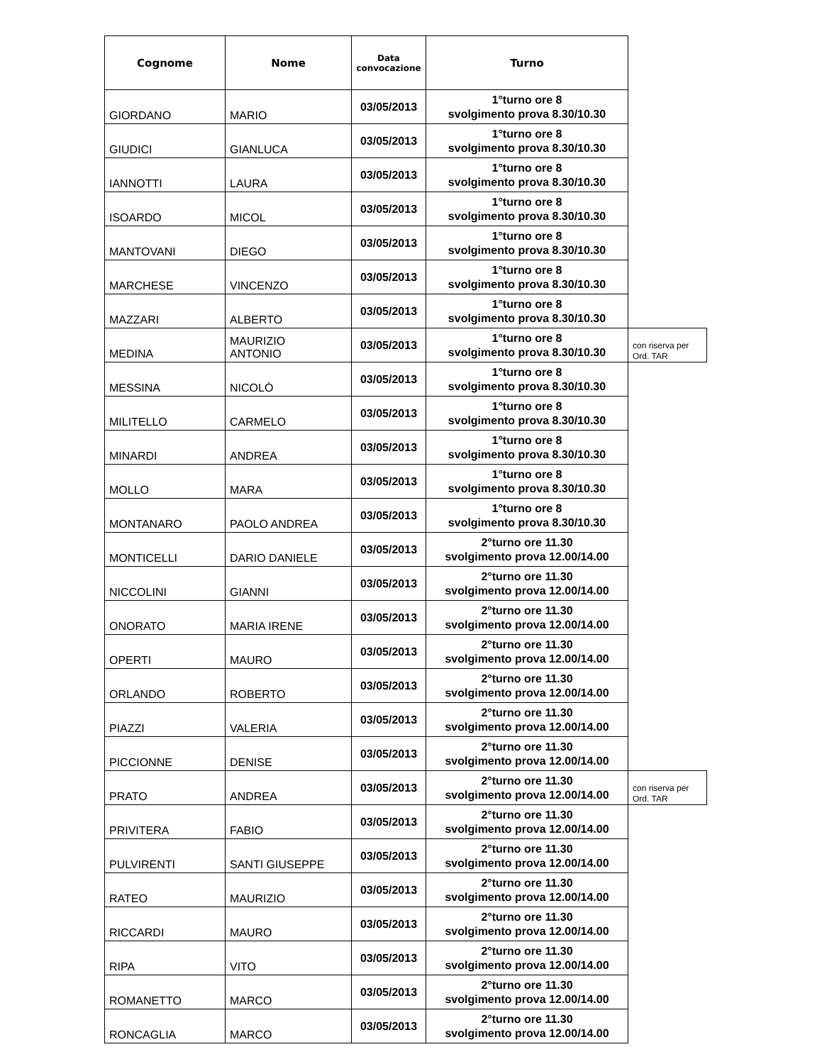| Cognome | Nome | Data convocazione | Turno | |
| --- | --- | --- | --- | --- |
| GIORDANO | MARIO | 03/05/2013 | 1°turno ore 8 svolgimento prova 8.30/10.30 | |
| GIUDICI | GIANLUCA | 03/05/2013 | 1°turno ore 8 svolgimento prova 8.30/10.30 | |
| IANNOTTI | LAURA | 03/05/2013 | 1°turno ore 8 svolgimento prova 8.30/10.30 | |
| ISOARDO | MICOL | 03/05/2013 | 1°turno ore 8 svolgimento prova 8.30/10.30 | |
| MANTOVANI | DIEGO | 03/05/2013 | 1°turno ore 8 svolgimento prova 8.30/10.30 | |
| MARCHESE | VINCENZO | 03/05/2013 | 1°turno ore 8 svolgimento prova 8.30/10.30 | |
| MAZZARI | ALBERTO | 03/05/2013 | 1°turno ore 8 svolgimento prova 8.30/10.30 | |
| MEDINA | MAURIZIO ANTONIO | 03/05/2013 | 1°turno ore 8 svolgimento prova 8.30/10.30 | con riserva per Ord. TAR |
| MESSINA | NICOLÒ | 03/05/2013 | 1°turno ore 8 svolgimento prova 8.30/10.30 | |
| MILITELLO | CARMELO | 03/05/2013 | 1°turno ore 8 svolgimento prova 8.30/10.30 | |
| MINARDI | ANDREA | 03/05/2013 | 1°turno ore 8 svolgimento prova 8.30/10.30 | |
| MOLLO | MARA | 03/05/2013 | 1°turno ore 8 svolgimento prova 8.30/10.30 | |
| MONTANARO | PAOLO ANDREA | 03/05/2013 | 1°turno ore 8 svolgimento prova 8.30/10.30 | |
| MONTICELLI | DARIO DANIELE | 03/05/2013 | 2°turno ore 11.30 svolgimento prova 12.00/14.00 | |
| NICCOLINI | GIANNI | 03/05/2013 | 2°turno ore 11.30 svolgimento prova 12.00/14.00 | |
| ONORATO | MARIA IRENE | 03/05/2013 | 2°turno ore 11.30 svolgimento prova 12.00/14.00 | |
| OPERTI | MAURO | 03/05/2013 | 2°turno ore 11.30 svolgimento prova 12.00/14.00 | |
| ORLANDO | ROBERTO | 03/05/2013 | 2°turno ore 11.30 svolgimento prova 12.00/14.00 | |
| PIAZZI | VALERIA | 03/05/2013 | 2°turno ore 11.30 svolgimento prova 12.00/14.00 | |
| PICCIONNE | DENISE | 03/05/2013 | 2°turno ore 11.30 svolgimento prova 12.00/14.00 | |
| PRATO | ANDREA | 03/05/2013 | 2°turno ore 11.30 svolgimento prova 12.00/14.00 | con riserva per Ord. TAR |
| PRIVITERA | FABIO | 03/05/2013 | 2°turno ore 11.30 svolgimento prova 12.00/14.00 | |
| PULVIRENTI | SANTI GIUSEPPE | 03/05/2013 | 2°turno ore 11.30 svolgimento prova 12.00/14.00 | |
| RATEO | MAURIZIO | 03/05/2013 | 2°turno ore 11.30 svolgimento prova 12.00/14.00 | |
| RICCARDI | MAURO | 03/05/2013 | 2°turno ore 11.30 svolgimento prova 12.00/14.00 | |
| RIPA | VITO | 03/05/2013 | 2°turno ore 11.30 svolgimento prova 12.00/14.00 | |
| ROMANETTO | MARCO | 03/05/2013 | 2°turno ore 11.30 svolgimento prova 12.00/14.00 | |
| RONCAGLIA | MARCO | 03/05/2013 | 2°turno ore 11.30 svolgimento prova 12.00/14.00 | |